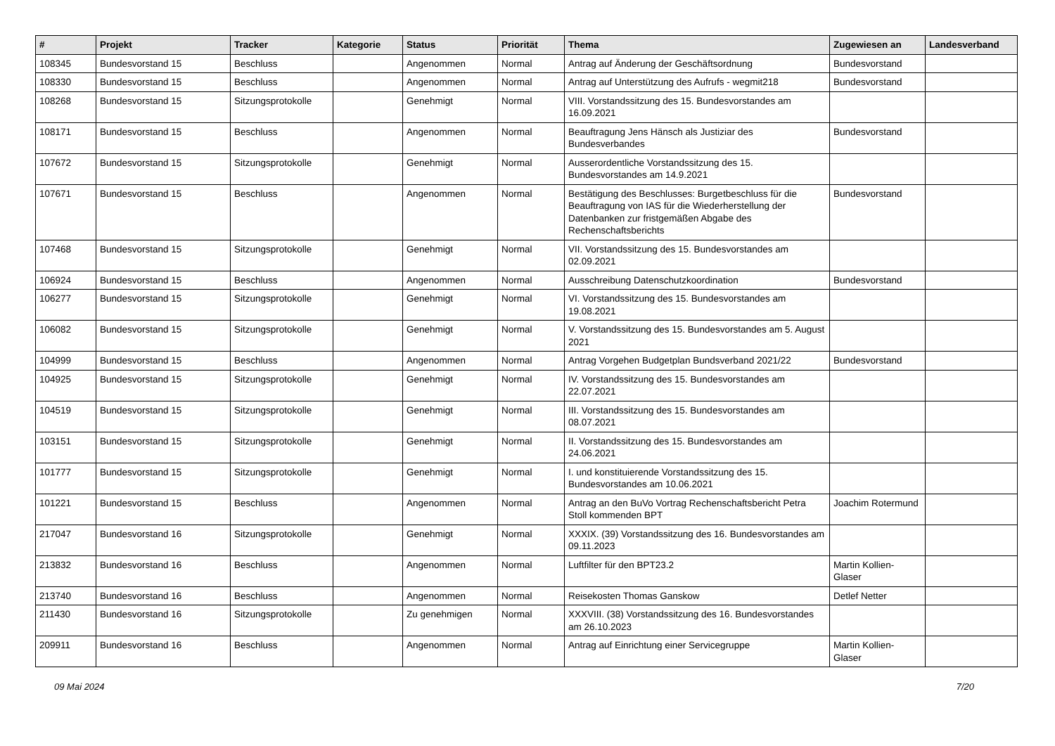| # | Projekt | Tracker | Kategorie | Status | Priorität | Thema | Zugewiesen an | Landesverband |
| --- | --- | --- | --- | --- | --- | --- | --- | --- |
| 108345 | Bundesvorstand 15 | Beschluss | | Angenommen | Normal | Antrag auf Änderung der Geschäftsordnung | Bundesvorstand | |
| 108330 | Bundesvorstand 15 | Beschluss | | Angenommen | Normal | Antrag auf Unterstützung des Aufrufs - wegmit218 | Bundesvorstand | |
| 108268 | Bundesvorstand 15 | Sitzungsprotokolle | | Genehmigt | Normal | VIII. Vorstandssitzung des 15. Bundesvorstandes am 16.09.2021 | | |
| 108171 | Bundesvorstand 15 | Beschluss | | Angenommen | Normal | Beauftragung Jens Hänsch als Justiziar des Bundesverbandes | Bundesvorstand | |
| 107672 | Bundesvorstand 15 | Sitzungsprotokolle | | Genehmigt | Normal | Ausserordentliche Vorstandssitzung des 15. Bundesvorstandes am 14.9.2021 | | |
| 107671 | Bundesvorstand 15 | Beschluss | | Angenommen | Normal | Bestätigung des Beschlusses: Burgetbeschluss für die Beauftragung von IAS für die Wiederherstellung der Datenbanken zur fristgemäßen Abgabe des Rechenschaftsberichts | Bundesvorstand | |
| 107468 | Bundesvorstand 15 | Sitzungsprotokolle | | Genehmigt | Normal | VII. Vorstandssitzung des 15. Bundesvorstandes am 02.09.2021 | | |
| 106924 | Bundesvorstand 15 | Beschluss | | Angenommen | Normal | Ausschreibung Datenschutzkoordination | Bundesvorstand | |
| 106277 | Bundesvorstand 15 | Sitzungsprotokolle | | Genehmigt | Normal | VI. Vorstandssitzung des 15. Bundesvorstandes am 19.08.2021 | | |
| 106082 | Bundesvorstand 15 | Sitzungsprotokolle | | Genehmigt | Normal | V. Vorstandssitzung des 15. Bundesvorstandes am 5. August 2021 | | |
| 104999 | Bundesvorstand 15 | Beschluss | | Angenommen | Normal | Antrag Vorgehen Budgetplan Bundsverband 2021/22 | Bundesvorstand | |
| 104925 | Bundesvorstand 15 | Sitzungsprotokolle | | Genehmigt | Normal | IV. Vorstandssitzung des 15. Bundesvorstandes am 22.07.2021 | | |
| 104519 | Bundesvorstand 15 | Sitzungsprotokolle | | Genehmigt | Normal | III. Vorstandssitzung des 15. Bundesvorstandes am 08.07.2021 | | |
| 103151 | Bundesvorstand 15 | Sitzungsprotokolle | | Genehmigt | Normal | II. Vorstandssitzung des 15. Bundesvorstandes am 24.06.2021 | | |
| 101777 | Bundesvorstand 15 | Sitzungsprotokolle | | Genehmigt | Normal | I. und konstituierende Vorstandssitzung des 15. Bundesvorstandes am 10.06.2021 | | |
| 101221 | Bundesvorstand 15 | Beschluss | | Angenommen | Normal | Antrag an den BuVo Vortrag Rechenschaftsbericht Petra Stoll kommenden BPT | Joachim Rotermund | |
| 217047 | Bundesvorstand 16 | Sitzungsprotokolle | | Genehmigt | Normal | XXXIX. (39) Vorstandssitzung des 16. Bundesvorstandes am 09.11.2023 | | |
| 213832 | Bundesvorstand 16 | Beschluss | | Angenommen | Normal | Luftfilter für den BPT23.2 | Martin Kollien-Glaser | |
| 213740 | Bundesvorstand 16 | Beschluss | | Angenommen | Normal | Reisekosten Thomas Ganskow | Detlef Netter | |
| 211430 | Bundesvorstand 16 | Sitzungsprotokolle | | Zu genehmigen | Normal | XXXVIII. (38) Vorstandssitzung des 16. Bundesvorstandes am 26.10.2023 | | |
| 209911 | Bundesvorstand 16 | Beschluss | | Angenommen | Normal | Antrag auf Einrichtung einer Servicegruppe | Martin Kollien-Glaser | |
09 Mai 2024 7/20